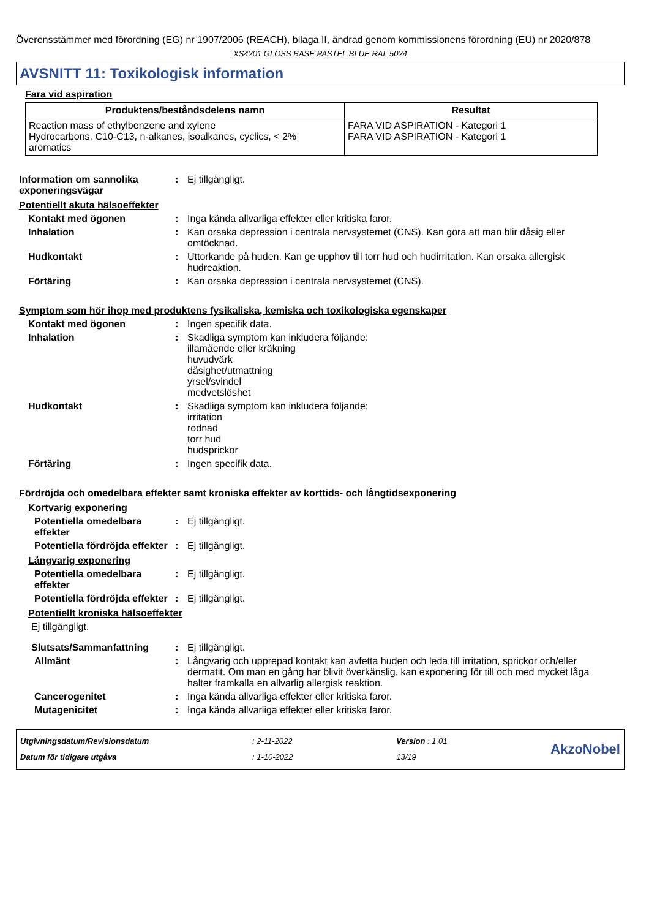Överensstämmer med förordning (EG) nr 1907/2006 (REACH), bilaga II, ändrad genom kommissionens förordning (EU) nr 2020/878
XS4201 GLOSS BASE PASTEL BLUE RAL 5024
AVSNITT 11: Toxikologisk information
Fara vid aspiration
| Produktens/beståndsdelens namn | Resultat |
| --- | --- |
| Reaction mass of ethylbenzene and xylene Hydrocarbons, C10-C13, n-alkanes, isoalkanes, cyclics, < 2% aromatics | FARA VID ASPIRATION - Kategori 1 FARA VID ASPIRATION - Kategori 1 |
Information om sannolika exponeringsvägar
: Ej tillgängligt.
Potentiellt akuta hälsoeffekter
Kontakt med ögonen : Inga kända allvarliga effekter eller kritiska faror.
Inhalation : Kan orsaka depression i centrala nervsystemet (CNS). Kan göra att man blir dåsig eller omtöcknad.
Hudkontakt : Uttorkande på huden. Kan ge upphov till torr hud och hudirritation. Kan orsaka allergisk hudreaktion.
Förtäring : Kan orsaka depression i centrala nervsystemet (CNS).
Symptom som hör ihop med produktens fysikaliska, kemiska och toxikologiska egenskaper
Kontakt med ögonen : Ingen specifik data.
Inhalation : Skadliga symptom kan inkludera följande:
illamående eller kräkning
huvudvärk
dåsighet/utmattning
yrsel/svindel
medvetslöshet
Hudkontakt : Skadliga symptom kan inkludera följande:
irritation
rodnad
torr hud
hudsprickor
Förtäring : Ingen specifik data.
Fördröjda och omedelbara effekter samt kroniska effekter av korttids- och långtidsexponering
Kortvarig exponering
Potentiella omedelbara effekter
: Ej tillgängligt.
Potentiella fördröjda effekter
: Ej tillgängligt.
Långvarig exponering
Potentiella omedelbara effekter
: Ej tillgängligt.
Potentiella fördröjda effekter
: Ej tillgängligt.
Potentiellt kroniska hälsoeffekter
Ej tillgängligt.
Slutsats/Sammanfattning : Ej tillgängligt.
Allmänt : Långvarig och upprepad kontakt kan avfetta huden och leda till irritation, sprickor och/eller dermatit. Om man en gång har blivit överkänslig, kan exponering för till och med mycket låga halter framkalla en allvarlig allergisk reaktion.
Cancerogenitet : Inga kända allvarliga effekter eller kritiska faror.
Mutagenicitet : Inga kända allvarliga effekter eller kritiska faror.
Utgivningsdatum/Revisionsdatum
Datum för tidigare utgåva
: 2-11-2022
: 1-10-2022
Version : 1.01
13/19
AkzoNobel